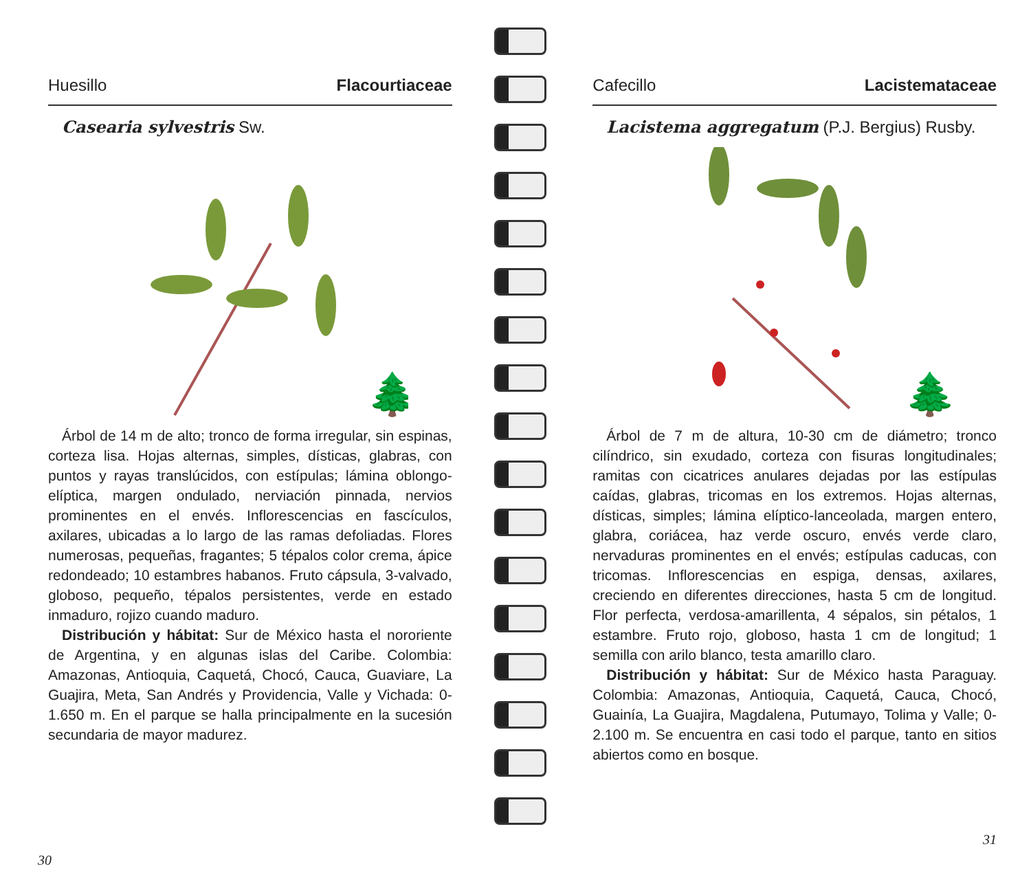Huesillo Flacourtiaceae
Casearia sylvestris Sw.
🌲
Árbol de 14 m de alto; tronco de forma irregular, sin espinas, corteza lisa. Hojas alternas, simples, dísticas, glabras, con puntos y rayas translúcidos, con estípulas; lámina oblongo-elíptica, margen ondulado, nerviación pinnada, nervios prominentes en el envés. Inflorescencias en fascículos, axilares, ubicadas a lo largo de las ramas defoliadas. Flores numerosas, pequeñas, fragantes; 5 tépalos color crema, ápice redondeado; 10 estambres habanos. Fruto cápsula, 3-valvado, globoso, pequeño, tépalos persistentes, verde en estado inmaduro, rojizo cuando maduro.
Distribución y hábitat: Sur de México hasta el nororiente de Argentina, y en algunas islas del Caribe. Colombia: Amazonas, Antioquia, Caquetá, Chocó, Cauca, Guaviare, La Guajira, Meta, San Andrés y Providencia, Valle y Vichada: 0-1.650 m. En el parque se halla principalmente en la sucesión secundaria de mayor madurez.
30
Cafecillo Lacistemataceae
Lacistema aggregatum (P.J. Bergius) Rusby.
🌲
Árbol de 7 m de altura, 10-30 cm de diámetro; tronco cilíndrico, sin exudado, corteza con fisuras longitudinales; ramitas con cicatrices anulares dejadas por las estípulas caídas, glabras, tricomas en los extremos. Hojas alternas, dísticas, simples; lámina elíptico-lanceolada, margen entero, glabra, coriácea, haz verde oscuro, envés verde claro, nervaduras prominentes en el envés; estípulas caducas, con tricomas. Inflorescencias en espiga, densas, axilares, creciendo en diferentes direcciones, hasta 5 cm de longitud. Flor perfecta, verdosa-amarillenta, 4 sépalos, sin pétalos, 1 estambre. Fruto rojo, globoso, hasta 1 cm de longitud; 1 semilla con arilo blanco, testa amarillo claro.
Distribución y hábitat: Sur de México hasta Paraguay. Colombia: Amazonas, Antioquia, Caquetá, Cauca, Chocó, Guainía, La Guajira, Magdalena, Putumayo, Tolima y Valle; 0-2.100 m. Se encuentra en casi todo el parque, tanto en sitios abiertos como en bosque.
31